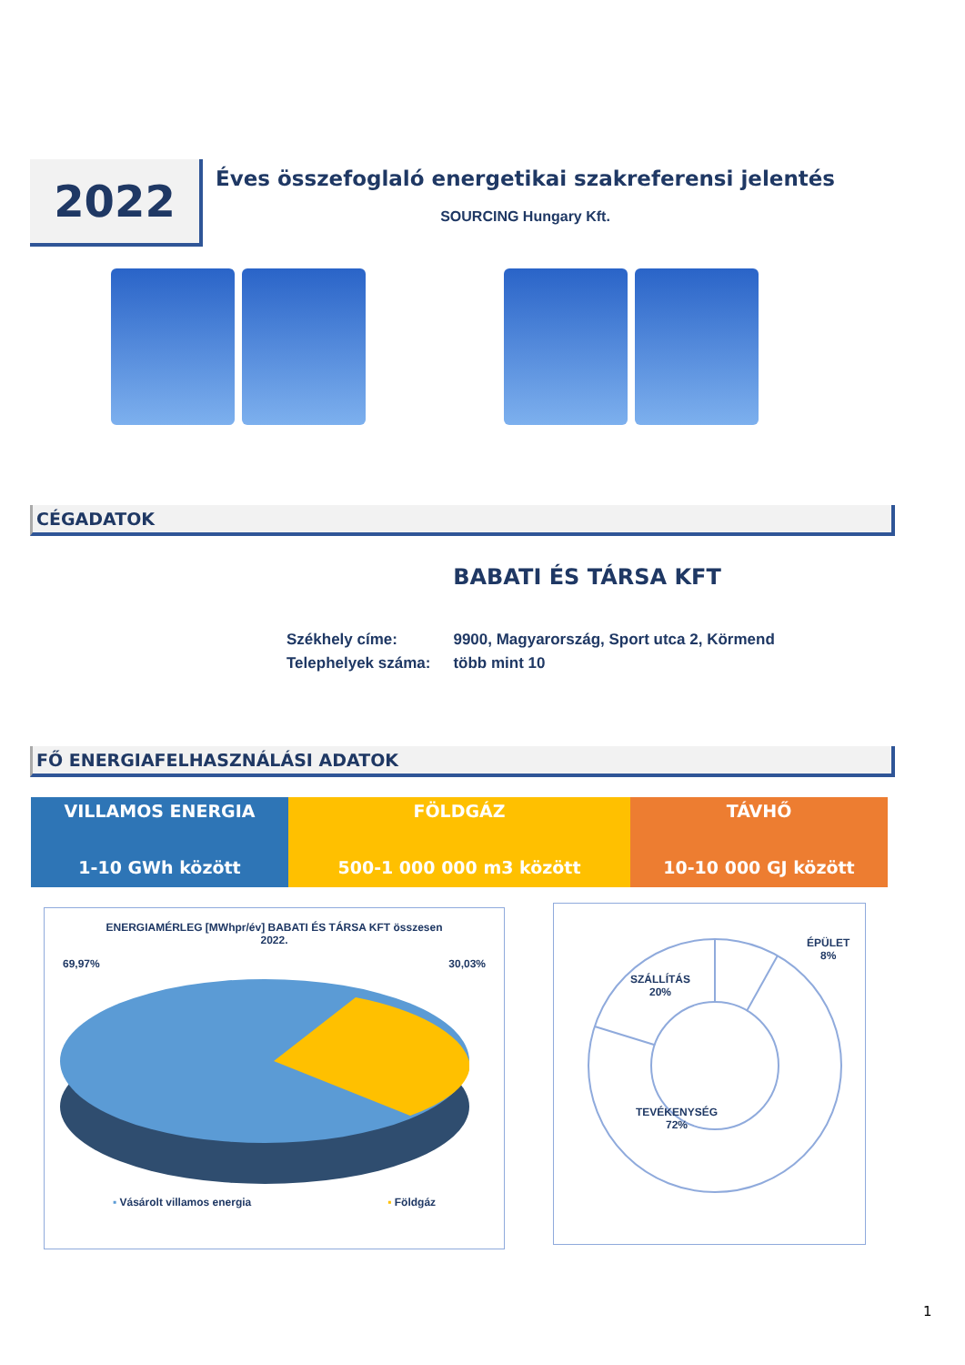2022
Éves összefoglaló energetikai szakreferensi jelentés
SOURCING Hungary Kft.
CÉGADATOK
BABATI ÉS TÁRSA KFT
| Székhely címe: | 9900, Magyarország, Sport utca 2, Körmend |
| Telephelyek száma: | több mint 10 |
FŐ ENERGIAFELHASZNÁLÁSI ADATOK
| VILLAMOS ENERGIA 1-10 GWh között | FÖLDGÁZ 500-1 000 000 m3 között | TÁVHŐ 10-10 000 GJ között |
ENERGIAMÉRLEG [MWhpr/év] BABATI ÉS TÁRSA KFT összesen
2022.
69,97% 30,03%
▪ Vásárolt villamos energia ▪ Földgáz
ÉPÜLET
8%
SZÁLLÍTÁS
20%
TEVÉKENYSÉG
72%
1